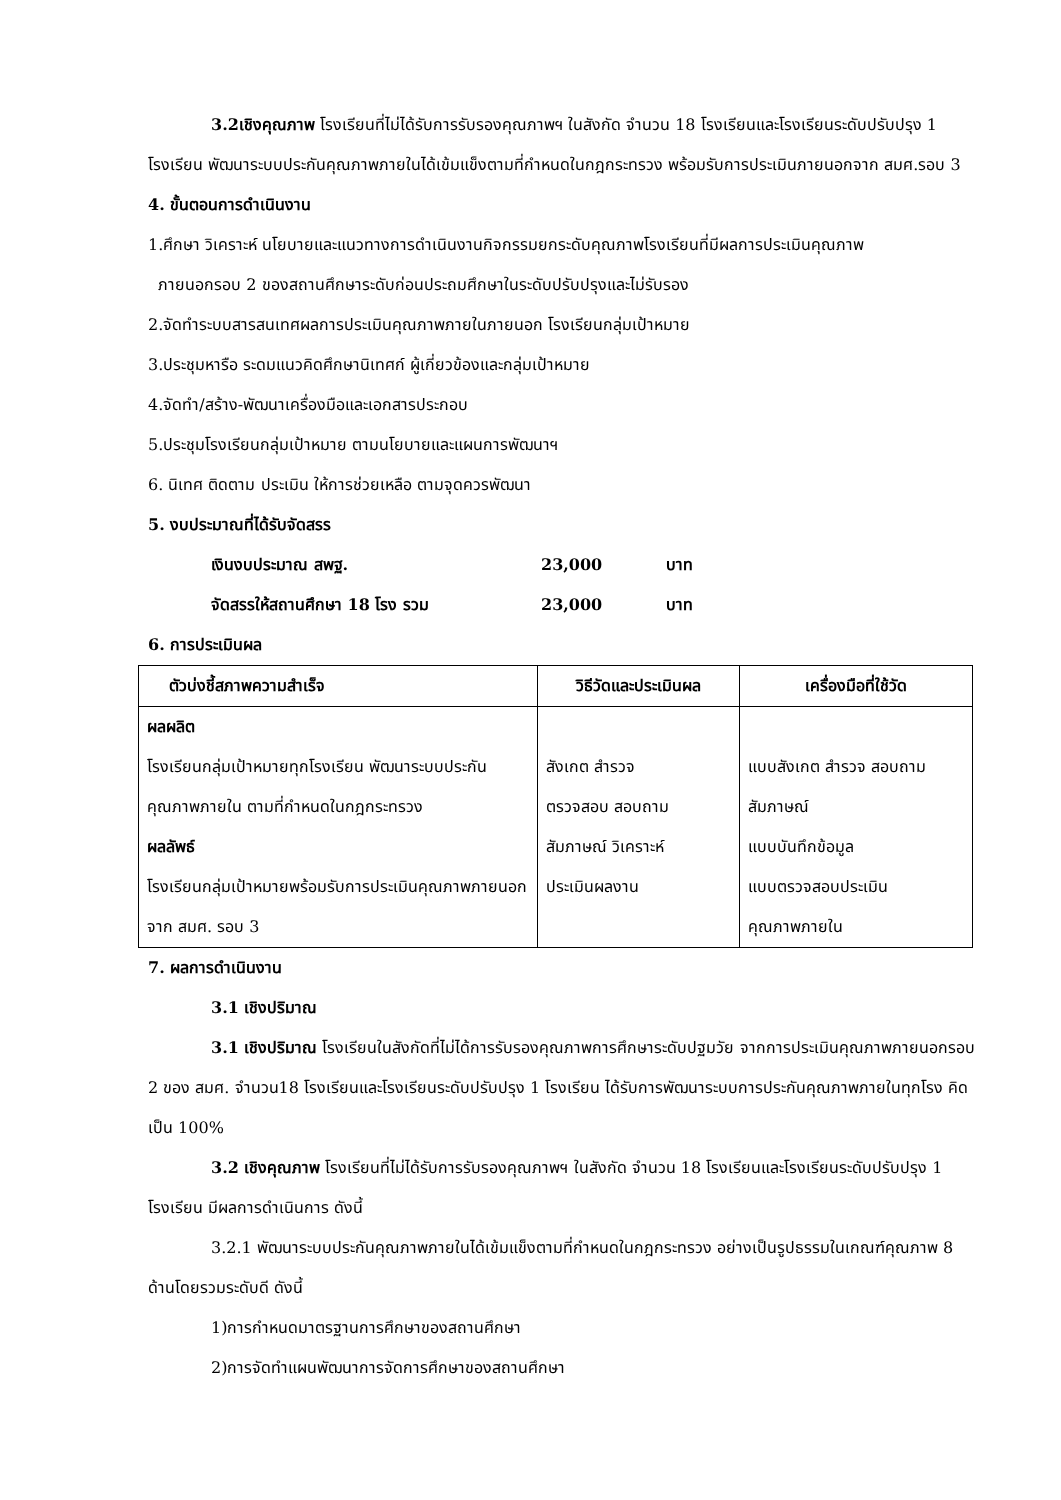3.2เชิงคุณภาพ โรงเรียนที่ไม่ได้รับการรับรองคุณภาพฯ ในสังกัด จำนวน 18 โรงเรียนและโรงเรียนระดับปรับปรุง 1 โรงเรียน พัฒนาระบบประกันคุณภาพภายในได้เข้มแข็งตามที่กำหนดในกฎกระทรวง พร้อมรับการประเมินภายนอกจาก สมศ.รอบ 3
4. ขั้นตอนการดำเนินงาน
1.ศึกษา วิเคราะห์ นโยบายและแนวทางการดำเนินงานกิจกรรมยกระดับคุณภาพโรงเรียนที่มีผลการประเมินคุณภาพ
ภายนอกรอบ 2 ของสถานศึกษาระดับก่อนประถมศึกษาในระดับปรับปรุงและไม่รับรอง
2.จัดทำระบบสารสนเทศผลการประเมินคุณภาพภายในภายนอก โรงเรียนกลุ่มเป้าหมาย
3.ประชุมหารือ ระดมแนวคิดศึกษานิเทศก์ ผู้เกี่ยวข้องและกลุ่มเป้าหมาย
4.จัดทำ/สร้าง-พัฒนาเครื่องมือและเอกสารประกอบ
5.ประชุมโรงเรียนกลุ่มเป้าหมาย ตามนโยบายและแผนการพัฒนาฯ
6. นิเทศ ติดตาม ประเมิน ให้การช่วยเหลือ ตามจุดควรพัฒนา
5. งบประมาณที่ได้รับจัดสรร
เงินงบประมาณ สพฐ. 23,000 บาท
จัดสรรให้สถานศึกษา 18 โรง รวม 23,000 บาท
6. การประเมินผล
| ตัวบ่งชี้สภาพความสำเร็จ | วิธีวัดและประเมินผล | เครื่องมือที่ใช้วัด |
| --- | --- | --- |
| ผลผลิต โรงเรียนกลุ่มเป้าหมายทุกโรงเรียน พัฒนาระบบประกันคุณภาพภายใน ตามที่กำหนดในกฎกระทรวง ผลลัพธ์ โรงเรียนกลุ่มเป้าหมายพร้อมรับการประเมินคุณภาพภายนอกจาก สมศ. รอบ 3 | สังเกต สำรวจ ตรวจสอบ สอบถาม สัมภาษณ์ วิเคราะห์ ประเมินผลงาน | แบบสังเกต สำรวจ สอบถาม สัมภาษณ์ แบบบันทึกข้อมูล แบบตรวจสอบประเมิน คุณภาพภายใน |
7. ผลการดำเนินงาน
3.1 เชิงปริมาณ
3.1 เชิงปริมาณ โรงเรียนในสังกัดที่ไม่ได้การรับรองคุณภาพการศึกษาระดับปฐมวัย จากการประเมินคุณภาพภายนอกรอบ 2 ของ สมศ. จำนวน18 โรงเรียนและโรงเรียนระดับปรับปรุง 1 โรงเรียน ได้รับการพัฒนาระบบการประกันคุณภาพภายในทุกโรง คิดเป็น 100%
3.2 เชิงคุณภาพ โรงเรียนที่ไม่ได้รับการรับรองคุณภาพฯ ในสังกัด จำนวน 18 โรงเรียนและโรงเรียนระดับปรับปรุง 1 โรงเรียน มีผลการดำเนินการ ดังนี้
3.2.1 พัฒนาระบบประกันคุณภาพภายในได้เข้มแข็งตามที่กำหนดในกฎกระทรวง อย่างเป็นรูปธรรมในเกณฑ์คุณภาพ 8 ด้านโดยรวมระดับดี ดังนี้
1)การกำหนดมาตรฐานการศึกษาของสถานศึกษา
2)การจัดทำแผนพัฒนาการจัดการศึกษาของสถานศึกษา